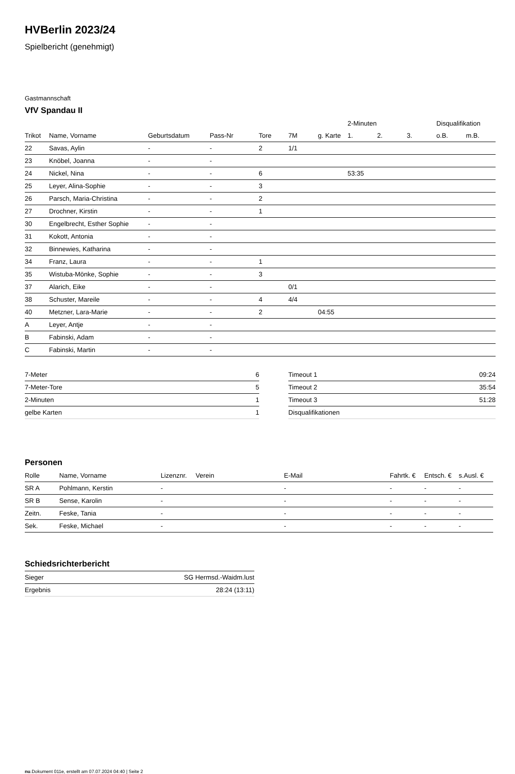HVBerlin 2023/24
Spielbericht (genehmigt)
Gastmannschaft
VfV Spandau II
| | | | | | | | 2-Minuten | | | Disqualifikation | |
| --- | --- | --- | --- | --- | --- | --- | --- | --- | --- | --- | --- |
| Trikot | Name, Vorname | Geburtsdatum | Pass-Nr | Tore | 7M | g. Karte | 1. | 2. | 3. | o.B. | m.B. |
| 22 | Savas, Aylin | - | - | 2 | 1/1 | | | | | | |
| 23 | Knöbel, Joanna | - | - | | | | | | | | |
| 24 | Nickel, Nina | - | - | 6 | | | 53:35 | | | | |
| 25 | Leyer, Alina-Sophie | - | - | 3 | | | | | | | |
| 26 | Parsch, Maria-Christina | - | - | 2 | | | | | | | |
| 27 | Drochner, Kirstin | - | - | 1 | | | | | | | |
| 30 | Engelbrecht, Esther Sophie | - | - | | | | | | | | |
| 31 | Kokott, Antonia | - | - | | | | | | | | |
| 32 | Binnewies, Katharina | - | - | | | | | | | | |
| 34 | Franz, Laura | - | - | 1 | | | | | | | |
| 35 | Wistuba-Mönke, Sophie | - | - | 3 | | | | | | | |
| 37 | Alarich, Eike | - | - | | 0/1 | | | | | | |
| 38 | Schuster, Mareile | - | - | 4 | 4/4 | | | | | | |
| 40 | Metzner, Lara-Marie | - | - | 2 | | 04:55 | | | | | |
| A | Leyer, Antje | - | - | | | | | | | | |
| B | Fabinski, Adam | - | - | | | | | | | | |
| C | Fabinski, Martin | - | - | | | | | | | | |
| 7-Meter | 6 |
| 7-Meter-Tore | 5 |
| 2-Minuten | 1 |
| gelbe Karten | 1 |
| Timeout 1 | 09:24 |
| Timeout 2 | 35:54 |
| Timeout 3 | 51:28 |
| Disqualifikationen | |
Personen
| Rolle | Name, Vorname | Lizenznr. | Verein | E-Mail | Fahrtk. € | Entsch. € | s.Ausl. € |
| --- | --- | --- | --- | --- | --- | --- | --- |
| SR A | Pohlmann, Kerstin | - | | - | - | - | - |
| SR B | Sense, Karolin | - | | - | - | - | - |
| Zeitn. | Feske, Tania | - | | - | - | - | - |
| Sek. | Feske, Michael | - | | - | - | - | - |
Schiedsrichterbericht
| Sieger | SG Hermsd.-Waidm.lust |
| Ergebnis | 28:24 (13:11) |
nu.Dokument 011e, erstellt am 07.07.2024 04:40 | Seite 2